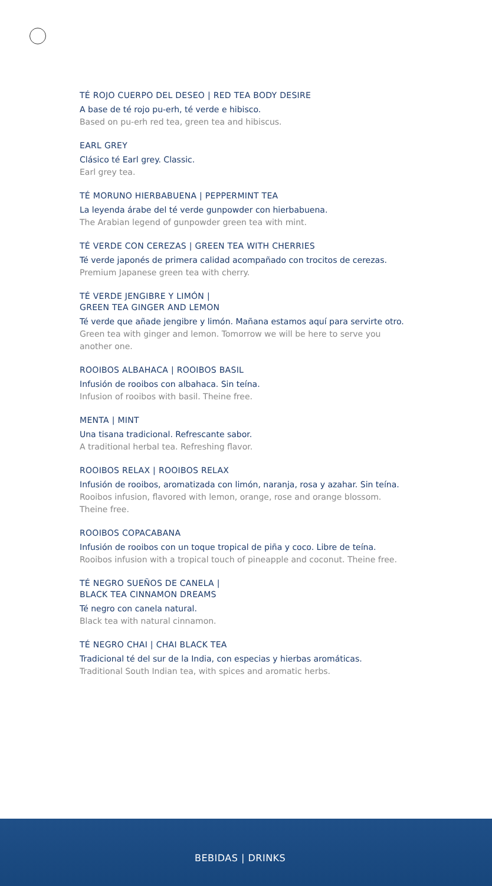TÉ ROJO CUERPO DEL DESEO | RED TEA BODY DESIRE
A base de té rojo pu-erh, té verde e hibisco.
Based on pu-erh red tea, green tea and hibiscus.
EARL GREY
Clásico té Earl grey. Classic.
Earl grey tea.
TÉ MORUNO HIERBABUENA | PEPPERMINT TEA
La leyenda árabe del té verde gunpowder con hierbabuena.
The Arabian legend of gunpowder green tea with mint.
TÉ VERDE CON CEREZAS | GREEN TEA WITH CHERRIES
Té verde japonés de primera calidad acompañado con trocitos de cerezas.
Premium Japanese green tea with cherry.
TÉ VERDE JENGIBRE Y LIMÓN |
GREEN TEA GINGER AND LEMON
Té verde que añade jengibre y limón. Mañana estamos aquí para servirte otro.
Green tea with ginger and lemon. Tomorrow we will be here to serve you another one.
ROOIBOS ALBAHACA | ROOIBOS BASIL
Infusión de rooibos con albahaca. Sin teína.
Infusion of rooibos with basil. Theine free.
MENTA | MINT
Una tisana tradicional. Refrescante sabor.
A traditional herbal tea. Refreshing flavor.
ROOIBOS RELAX | ROOIBOS RELAX
Infusión de rooibos, aromatizada con limón, naranja, rosa y azahar. Sin teína.
Rooibos infusion, flavored with lemon, orange, rose and orange blossom. Theine free.
ROOIBOS COPACABANA
Infusión de rooibos con un toque tropical de piña y coco. Libre de teína.
Rooibos infusion with a tropical touch of pineapple and coconut. Theine free.
TÉ NEGRO SUEÑOS DE CANELA |
BLACK TEA CINNAMON DREAMS
Té negro con canela natural.
Black tea with natural cinnamon.
TÉ NEGRO CHAI | CHAI BLACK TEA
Tradicional té del sur de la India, con especias y hierbas aromáticas.
Traditional South Indian tea, with spices and aromatic herbs.
BEBIDAS | DRINKS